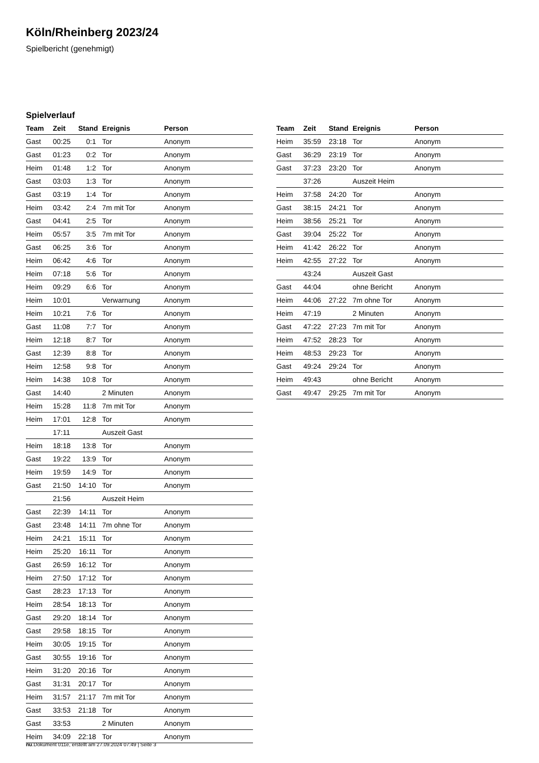Köln/Rheinberg 2023/24
Spielbericht (genehmigt)
Spielverlauf
| Team | Zeit | Stand | Ereignis | Person |
| --- | --- | --- | --- | --- |
| Gast | 00:25 | 0:1 | Tor | Anonym |
| Gast | 01:23 | 0:2 | Tor | Anonym |
| Heim | 01:48 | 1:2 | Tor | Anonym |
| Gast | 03:03 | 1:3 | Tor | Anonym |
| Gast | 03:19 | 1:4 | Tor | Anonym |
| Heim | 03:42 | 2:4 | 7m mit Tor | Anonym |
| Gast | 04:41 | 2:5 | Tor | Anonym |
| Heim | 05:57 | 3:5 | 7m mit Tor | Anonym |
| Gast | 06:25 | 3:6 | Tor | Anonym |
| Heim | 06:42 | 4:6 | Tor | Anonym |
| Heim | 07:18 | 5:6 | Tor | Anonym |
| Heim | 09:29 | 6:6 | Tor | Anonym |
| Heim | 10:01 | | Verwarnung | Anonym |
| Heim | 10:21 | 7:6 | Tor | Anonym |
| Gast | 11:08 | 7:7 | Tor | Anonym |
| Heim | 12:18 | 8:7 | Tor | Anonym |
| Gast | 12:39 | 8:8 | Tor | Anonym |
| Heim | 12:58 | 9:8 | Tor | Anonym |
| Heim | 14:38 | 10:8 | Tor | Anonym |
| Gast | 14:40 | | 2 Minuten | Anonym |
| Heim | 15:28 | 11:8 | 7m mit Tor | Anonym |
| Heim | 17:01 | 12:8 | Tor | Anonym |
| | 17:11 | | Auszeit Gast | |
| Heim | 18:18 | 13:8 | Tor | Anonym |
| Gast | 19:22 | 13:9 | Tor | Anonym |
| Heim | 19:59 | 14:9 | Tor | Anonym |
| Gast | 21:50 | 14:10 | Tor | Anonym |
| | 21:56 | | Auszeit Heim | |
| Gast | 22:39 | 14:11 | Tor | Anonym |
| Gast | 23:48 | 14:11 | 7m ohne Tor | Anonym |
| Heim | 24:21 | 15:11 | Tor | Anonym |
| Heim | 25:20 | 16:11 | Tor | Anonym |
| Gast | 26:59 | 16:12 | Tor | Anonym |
| Heim | 27:50 | 17:12 | Tor | Anonym |
| Gast | 28:23 | 17:13 | Tor | Anonym |
| Heim | 28:54 | 18:13 | Tor | Anonym |
| Gast | 29:20 | 18:14 | Tor | Anonym |
| Gast | 29:58 | 18:15 | Tor | Anonym |
| Heim | 30:05 | 19:15 | Tor | Anonym |
| Gast | 30:55 | 19:16 | Tor | Anonym |
| Heim | 31:20 | 20:16 | Tor | Anonym |
| Gast | 31:31 | 20:17 | Tor | Anonym |
| Heim | 31:57 | 21:17 | 7m mit Tor | Anonym |
| Gast | 33:53 | 21:18 | Tor | Anonym |
| Gast | 33:53 | | 2 Minuten | Anonym |
| Heim | 34:09 | 22:18 | Tor | Anonym |
| Team | Zeit | Stand | Ereignis | Person |
| --- | --- | --- | --- | --- |
| Heim | 35:59 | 23:18 | Tor | Anonym |
| Gast | 36:29 | 23:19 | Tor | Anonym |
| Gast | 37:23 | 23:20 | Tor | Anonym |
| | 37:26 | | Auszeit Heim | |
| Heim | 37:58 | 24:20 | Tor | Anonym |
| Gast | 38:15 | 24:21 | Tor | Anonym |
| Heim | 38:56 | 25:21 | Tor | Anonym |
| Gast | 39:04 | 25:22 | Tor | Anonym |
| Heim | 41:42 | 26:22 | Tor | Anonym |
| Heim | 42:55 | 27:22 | Tor | Anonym |
| | 43:24 | | Auszeit Gast | |
| Gast | 44:04 | | ohne Bericht | Anonym |
| Heim | 44:06 | 27:22 | 7m ohne Tor | Anonym |
| Heim | 47:19 | | 2 Minuten | Anonym |
| Gast | 47:22 | 27:23 | 7m mit Tor | Anonym |
| Heim | 47:52 | 28:23 | Tor | Anonym |
| Heim | 48:53 | 29:23 | Tor | Anonym |
| Gast | 49:24 | 29:24 | Tor | Anonym |
| Heim | 49:43 | | ohne Bericht | Anonym |
| Gast | 49:47 | 29:25 | 7m mit Tor | Anonym |
nu.Dokument 011e, erstellt am 27.09.2024 07:49 | Seite 3